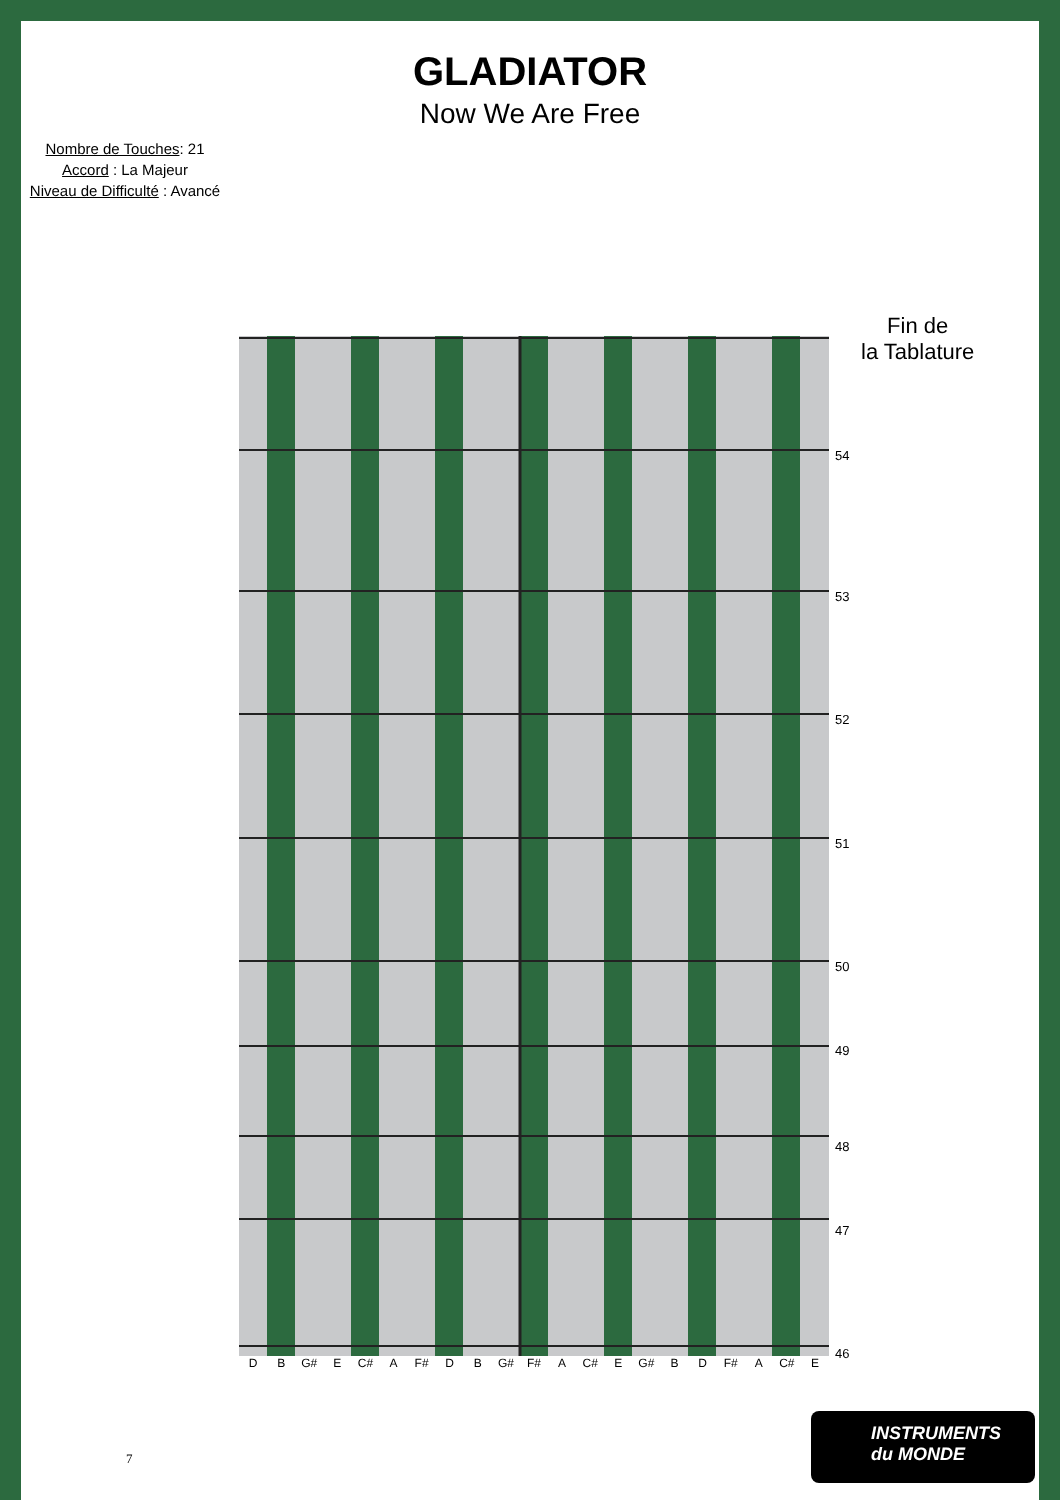GLADIATOR
Now We Are Free
Nombre de Touches: 21
Accord : La Majeur
Niveau de Difficulté : Avancé
Fin de
la Tablature
54
53
52
51
50
49
48
47
46
D B G# E C# A F# D B G# F# A C# E G# B D F# A C# E
7
INSTRUMENTS
du MONDE